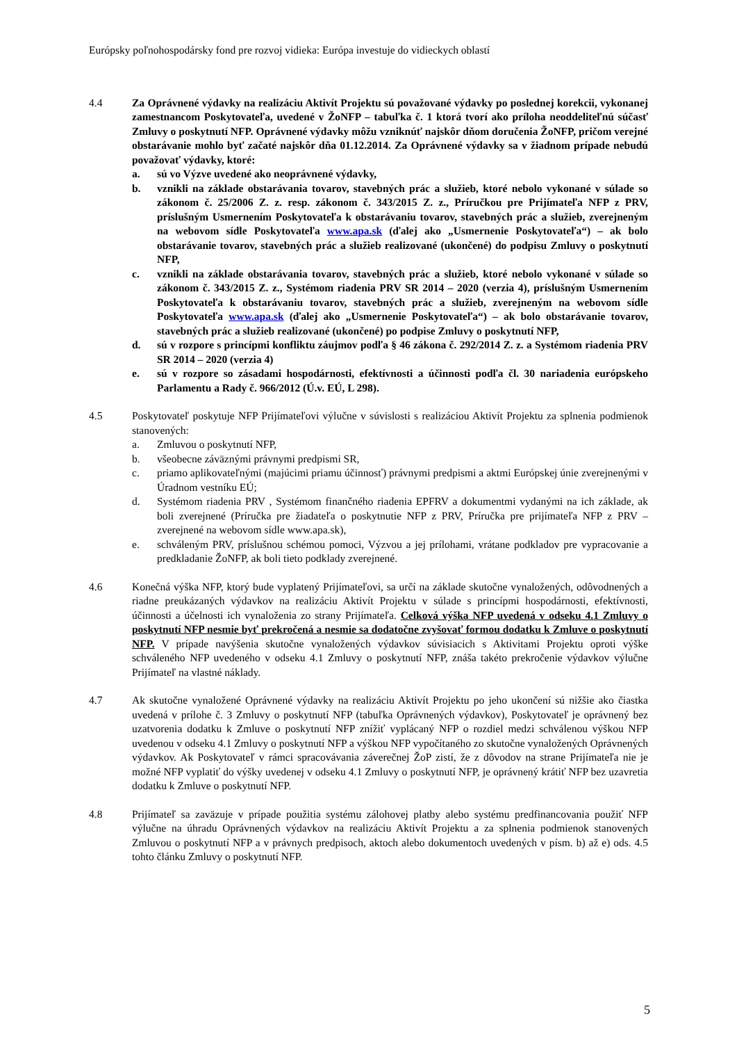Európsky poľnohospodársky fond pre rozvoj vidieka: Európa investuje do vidieckych oblastí
4.4 Za Oprávnené výdavky na realizáciu Aktivít Projektu sú považované výdavky po poslednej korekcii, vykonanej zamestnancom Poskytovateľa, uvedené v ŽoNFP – tabuľka č. 1 ktorá tvorí ako príloha neoddeliteľnú súčasť Zmluvy o poskytnutí NFP. Oprávnené výdavky môžu vzniknúť najskôr dňom doručenia ŽoNFP, pričom verejné obstarávanie mohlo byť začaté najskôr dňa 01.12.2014. Za Oprávnené výdavky sa v žiadnom prípade nebudú považovať výdavky, ktoré:
a. sú vo Výzve uvedené ako neoprávnené výdavky,
b. vznikli na základe obstarávania tovarov, stavebných prác a služieb, ktoré nebolo vykonané v súlade so zákonom č. 25/2006 Z. z. resp. zákonom č. 343/2015 Z. z., Príručkou pre Prijímateľa NFP z PRV, príslušným Usmernením Poskytovateľa k obstarávaniu tovarov, stavebných prác a služieb, zverejneným na webovom sídle Poskytovateľa www.apa.sk (ďalej ako „Usmernenie Poskytovateľa“) – ak bolo obstarávanie tovarov, stavebných prác a služieb realizované (ukončené) do podpisu Zmluvy o poskytnutí NFP,
c. vznikli na základe obstarávania tovarov, stavebných prác a služieb, ktoré nebolo vykonané v súlade so zákonom č. 343/2015 Z. z., Systémom riadenia PRV SR 2014 – 2020 (verzia 4), príslušným Usmernením Poskytovateľa k obstarávaniu tovarov, stavebných prác a služieb, zverejneným na webovom sídle Poskytovateľa www.apa.sk (ďalej ako „Usmernenie Poskytovateľa“) – ak bolo obstarávanie tovarov, stavebných prác a služieb realizované (ukončené) po podpise Zmluvy o poskytnutí NFP,
d. sú v rozpore s princípmi konfliktu záujmov podľa § 46 zákona č. 292/2014 Z. z. a Systémom riadenia PRV SR 2014 – 2020 (verzia 4)
e. sú v rozpore so zásadami hospodárnosti, efektívnosti a účinnosti podľa čl. 30 nariadenia európskeho Parlamentu a Rady č. 966/2012 (Ú.v. EÚ, L 298).
4.5 Poskytovateľ poskytuje NFP Prijímateľovi výlučne v súvislosti s realizáciou Aktivít Projektu za splnenia podmienok stanovených:
a. Zmluvou o poskytnutí NFP,
b. všeobecne záväznými právnymi predpismi SR,
c. priamo aplikovateľnými (majúcimi priamu účinnosť) právnymi predpismi a aktmi Európskej únie zverejnenými v Úradnom vestníku EÚ;
d. Systémom riadenia PRV , Systémom finančného riadenia EPFRV a dokumentmi vydanými na ich základe, ak boli zverejnené (Príručka pre žiadateľa o poskytnutie NFP z PRV, Príručka pre prijímateľa NFP z PRV – zverejnené na webovom sídle www.apa.sk),
e. schváleným PRV, príslušnou schémou pomoci, Výzvou a jej prílohami, vrátane podkladov pre vypracovanie a predkladanie ŽoNFP, ak boli tieto podklady zverejnené.
4.6 Konečná výška NFP, ktorý bude vyplatený Prijímateľovi, sa určí na základe skutočne vynaložených, odôvodnených a riadne preukázaných výdavkov na realizáciu Aktivít Projektu v súlade s princípmi hospodárnosti, efektívnosti, účinnosti a účelnosti ich vynaloženia zo strany Prijímateľa. Celková výška NFP uvedená v odseku 4.1 Zmluvy o poskytnutí NFP nesmie byť prekročená a nesmie sa dodatočne zvyšovať formou dodatku k Zmluve o poskytnutí NFP. V prípade navýšenia skutočne vynaložených výdavkov súvisiacich s Aktivitami Projektu oproti výške schváleného NFP uvedeného v odseku 4.1 Zmluvy o poskytnutí NFP, znáša takéto prekročenie výdavkov výlučne Prijímateľ na vlastné náklady.
4.7 Ak skutočne vynaložené Oprávnené výdavky na realizáciu Aktivít Projektu po jeho ukončení sú nižšie ako čiastka uvedená v prílohe č. 3 Zmluvy o poskytnutí NFP (tabuľka Oprávnených výdavkov), Poskytovateľ je oprávnený bez uzatvorenia dodatku k Zmluve o poskytnutí NFP znížiť vyplácaný NFP o rozdiel medzi schválenou výškou NFP uvedenou v odseku 4.1 Zmluvy o poskytnutí NFP a výškou NFP vypočítaného zo skutočne vynaložených Oprávnených výdavkov. Ak Poskytovateľ v rámci spracovávania záverečnej ŽoP zistí, že z dôvodov na strane Prijímateľa nie je možné NFP vyplatiť do výšky uvedenej v odseku 4.1 Zmluvy o poskytnutí NFP, je oprávnený krátiť NFP bez uzavretia dodatku k Zmluve o poskytnutí NFP.
4.8 Prijímateľ sa zaväzuje v prípade použitia systému zálohovej platby alebo systému predfinancovania použiť NFP výlučne na úhradu Oprávnených výdavkov na realizáciu Aktivít Projektu a za splnenia podmienok stanovených Zmluvou o poskytnutí NFP a v právnych predpisoch, aktoch alebo dokumentoch uvedených v písm. b) až e) ods. 4.5 tohto článku Zmluvy o poskytnutí NFP.
5